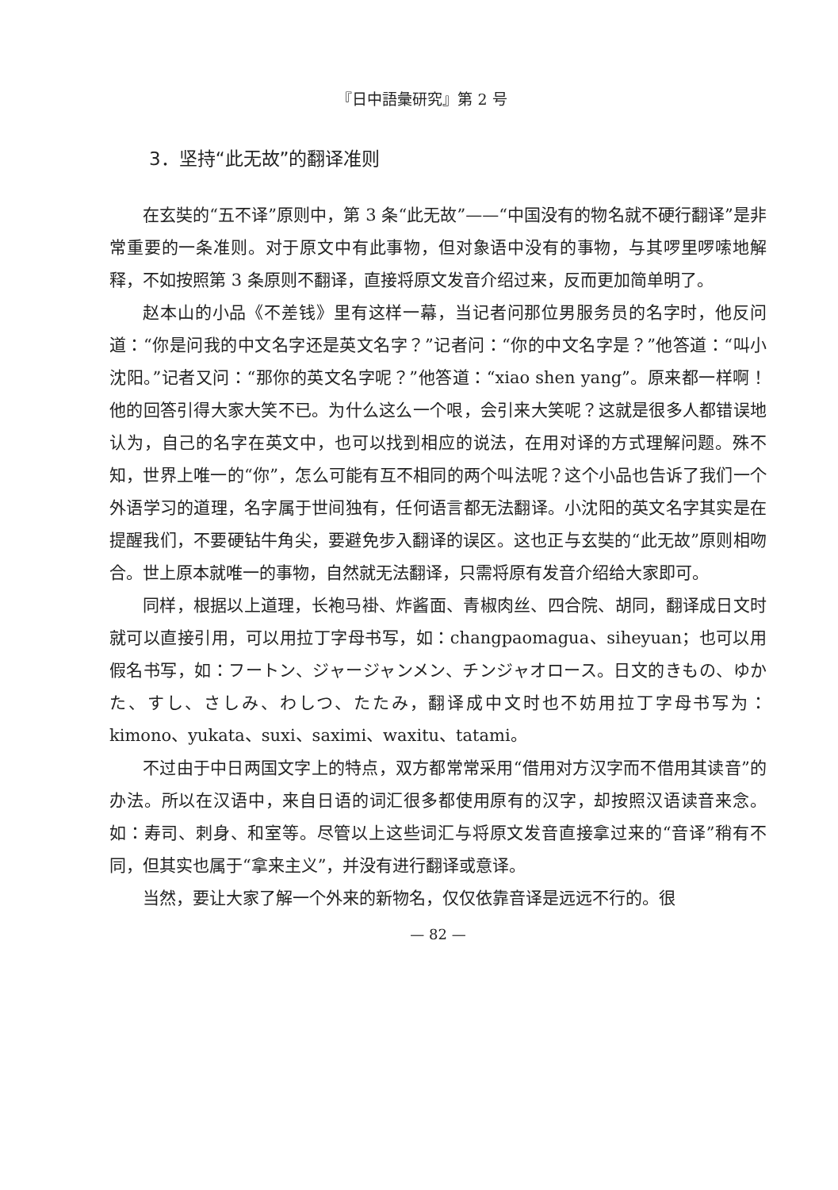『日中語彙研究』第 2 号
3．坚持“此无故”的翻译准则
在玄奘的“五不译”原则中，第 3 条“此无故”——“中国没有的物名就不硬行翻译”是非常重要的一条准则。对于原文中有此事物，但对象语中没有的事物，与其啰里啰嗦地解释，不如按照第 3 条原则不翻译，直接将原文发音介绍过来，反而更加简单明了。
赵本山的小品《不差钱》里有这样一幕，当记者问那位男服务员的名字时，他反问道：“你是问我的中文名字还是英文名字？”记者问：“你的中文名字是？”他答道：“叫小沈阳。”记者又问：“那你的英文名字呢？”他答道：“xiao shen yang”。原来都一样啊！他的回答引得大家大笑不已。为什么这么一个哏，会引来大笑呢？这就是很多人都错误地认为，自己的名字在英文中，也可以找到相应的说法，在用对译的方式理解问题。殊不知，世界上唯一的“你”，怎么可能有互不相同的两个叫法呢？这个小品也告诉了我们一个外语学习的道理，名字属于世间独有，任何语言都无法翻译。小沈阳的英文名字其实是在提醒我们，不要硬钻牛角尖，要避免步入翻译的误区。这也正与玄奘的“此无故”原则相吻合。世上原本就唯一的事物，自然就无法翻译，只需将原有发音介绍给大家即可。
同样，根据以上道理，长袍马褂、炸酱面、青椒肉丝、四合院、胡同，翻译成日文时就可以直接引用，可以用拉丁字母书写，如：changpaomagua、siheyuan；也可以用假名书写，如：フートン、ジャージャンメン、チンジャオロース。日文的きもの、ゆかた、すし、さしみ、わしつ、たたみ，翻译成中文时也不妨用拉丁字母书写为：kimono、yukata、suxi、saximi、waxitu、tatami。
不过由于中日两国文字上的特点，双方都常常采用“借用对方汉字而不借用其读音”的办法。所以在汉语中，来自日语的词汇很多都使用原有的汉字，却按照汉语读音来念。如：寿司、刺身、和室等。尽管以上这些词汇与将原文发音直接拿过来的“音译”稍有不同，但其实也属于“拿来主义”，并没有进行翻译或意译。
当然，要让大家了解一个外来的新物名，仅仅依靠音译是远远不行的。很
— 82 —